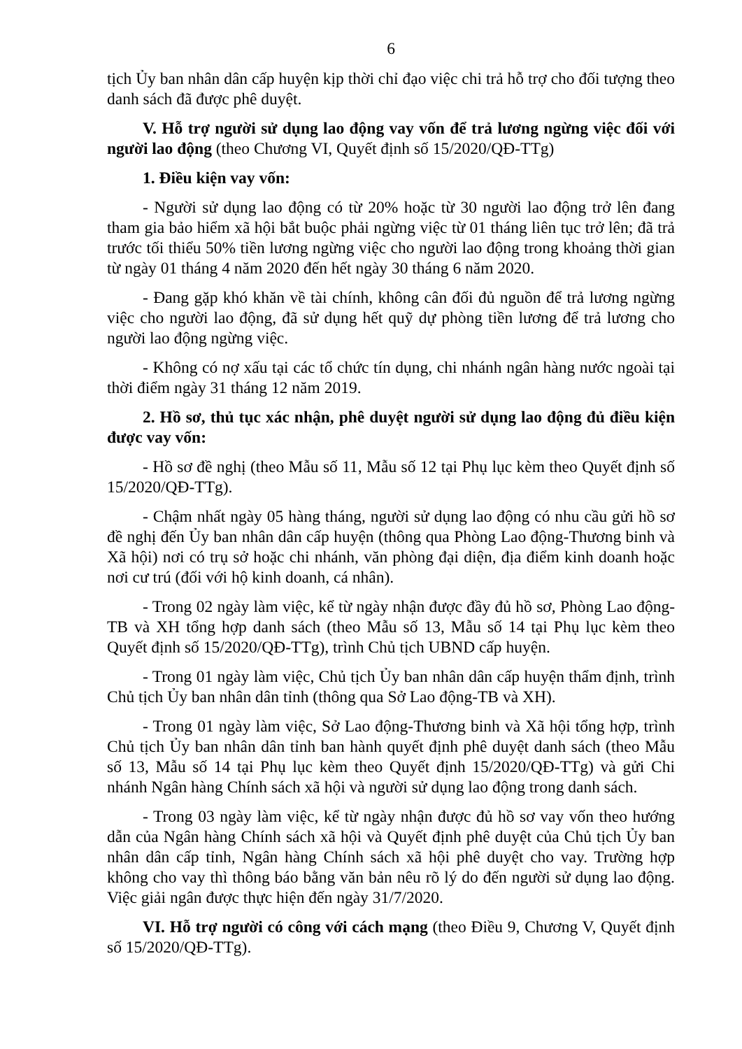6
tịch Ủy ban nhân dân cấp huyện kịp thời chỉ đạo việc chi trả hỗ trợ cho đối tượng theo danh sách đã được phê duyệt.
V. Hỗ trợ người sử dụng lao động vay vốn để trả lương ngừng việc đối với người lao động (theo Chương VI, Quyết định số 15/2020/QĐ-TTg)
1. Điều kiện vay vốn:
- Người sử dụng lao động có từ 20% hoặc từ 30 người lao động trở lên đang tham gia bảo hiểm xã hội bắt buộc phải ngừng việc từ 01 tháng liên tục trở lên; đã trả trước tối thiểu 50% tiền lương ngừng việc cho người lao động trong khoảng thời gian từ ngày 01 tháng 4 năm 2020 đến hết ngày 30 tháng 6 năm 2020.
- Đang gặp khó khăn về tài chính, không cân đối đủ nguồn để trả lương ngừng việc cho người lao động, đã sử dụng hết quỹ dự phòng tiền lương để trả lương cho người lao động ngừng việc.
- Không có nợ xấu tại các tổ chức tín dụng, chi nhánh ngân hàng nước ngoài tại thời điểm ngày 31 tháng 12 năm 2019.
2. Hồ sơ, thủ tục xác nhận, phê duyệt người sử dụng lao động đủ điều kiện được vay vốn:
- Hồ sơ đề nghị (theo Mẫu số 11, Mẫu số 12 tại Phụ lục kèm theo Quyết định số 15/2020/QĐ-TTg).
- Chậm nhất ngày 05 hàng tháng, người sử dụng lao động có nhu cầu gửi hồ sơ đề nghị đến Ủy ban nhân dân cấp huyện (thông qua Phòng Lao động-Thương binh và Xã hội) nơi có trụ sở hoặc chi nhánh, văn phòng đại diện, địa điểm kinh doanh hoặc nơi cư trú (đối với hộ kinh doanh, cá nhân).
- Trong 02 ngày làm việc, kể từ ngày nhận được đầy đủ hồ sơ, Phòng Lao động-TB và XH tổng hợp danh sách (theo Mẫu số 13, Mẫu số 14 tại Phụ lục kèm theo Quyết định số 15/2020/QĐ-TTg), trình Chủ tịch UBND cấp huyện.
- Trong 01 ngày làm việc, Chủ tịch Ủy ban nhân dân cấp huyện thẩm định, trình Chủ tịch Ủy ban nhân dân tỉnh (thông qua Sở Lao động-TB và XH).
- Trong 01 ngày làm việc, Sở Lao động-Thương binh và Xã hội tổng hợp, trình Chủ tịch Ủy ban nhân dân tỉnh ban hành quyết định phê duyệt danh sách (theo Mẫu số 13, Mẫu số 14 tại Phụ lục kèm theo Quyết định 15/2020/QĐ-TTg) và gửi Chi nhánh Ngân hàng Chính sách xã hội và người sử dụng lao động trong danh sách.
- Trong 03 ngày làm việc, kể từ ngày nhận được đủ hồ sơ vay vốn theo hướng dẫn của Ngân hàng Chính sách xã hội và Quyết định phê duyệt của Chủ tịch Ủy ban nhân dân cấp tỉnh, Ngân hàng Chính sách xã hội phê duyệt cho vay. Trường hợp không cho vay thì thông báo bằng văn bản nêu rõ lý do đến người sử dụng lao động. Việc giải ngân được thực hiện đến ngày 31/7/2020.
VI. Hỗ trợ người có công với cách mạng (theo Điều 9, Chương V, Quyết định số 15/2020/QĐ-TTg).